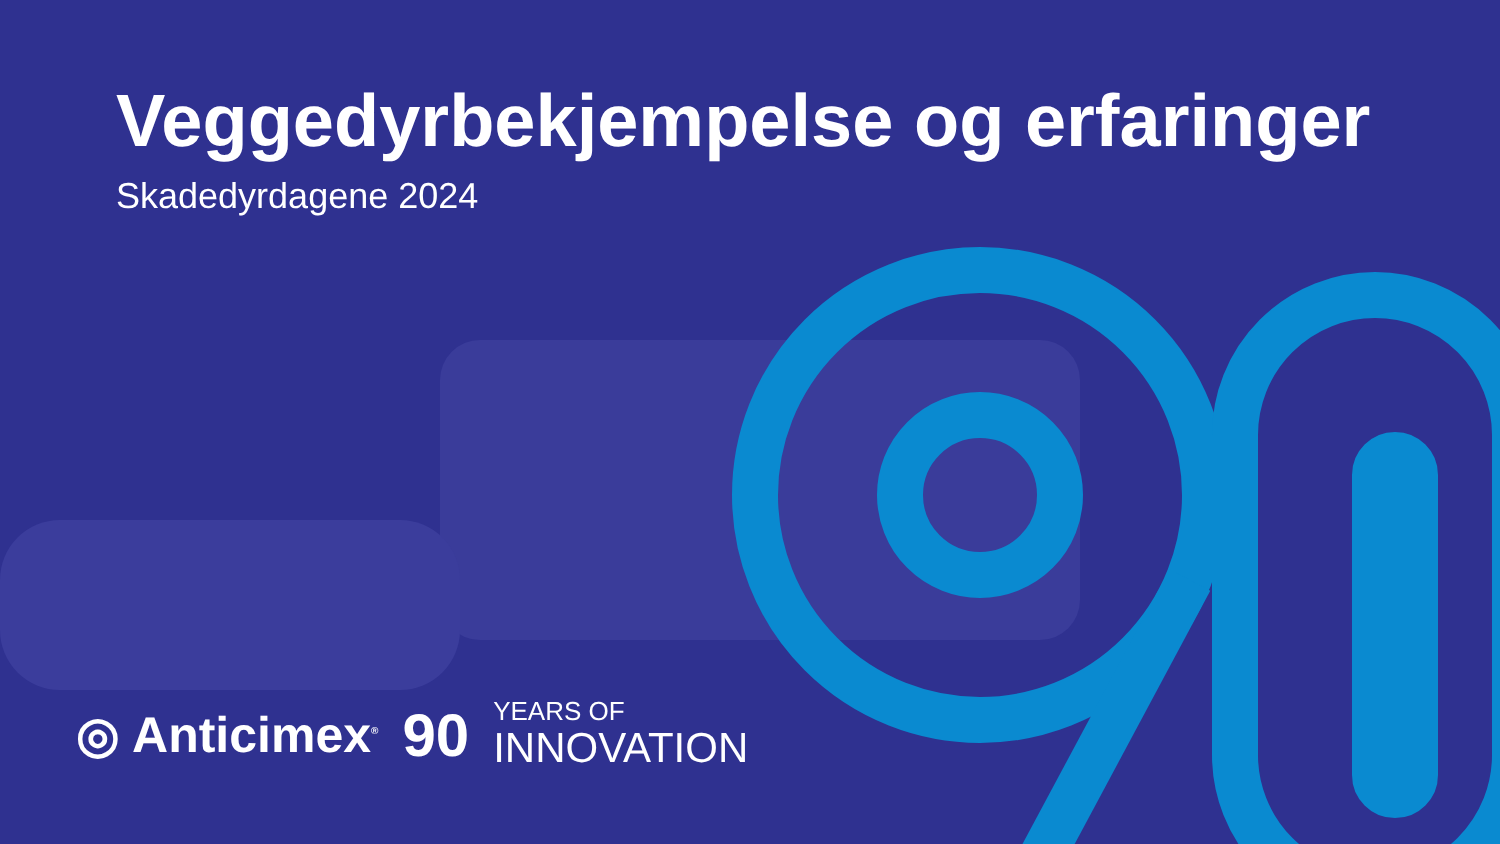Veggedyrbekjempelse og erfaringer
Skadedyrdagene 2024
◎ Anticimex<sup>®</sup> 90
YEARS OF
INNOVATION